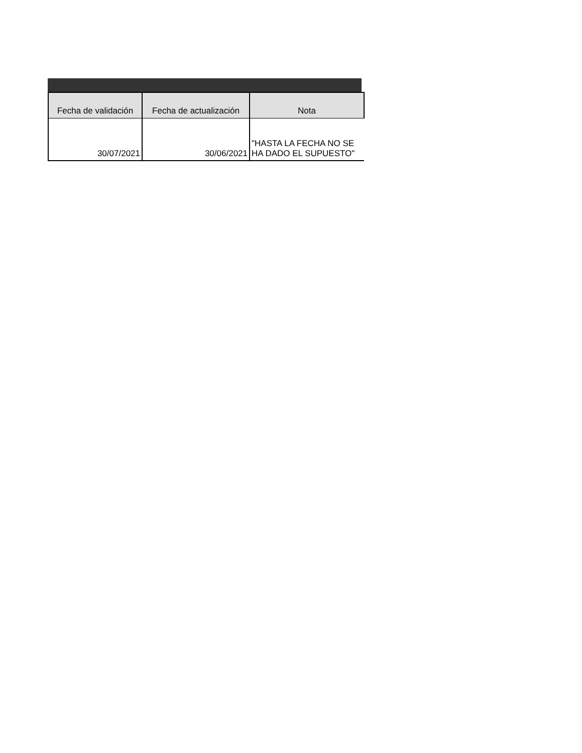| Fecha de validación | Fecha de actualización | Nota |
| --- | --- | --- |
| 30/07/2021 | 30/06/2021 | "HASTA LA FECHA NO SE HA DADO EL SUPUESTO" |